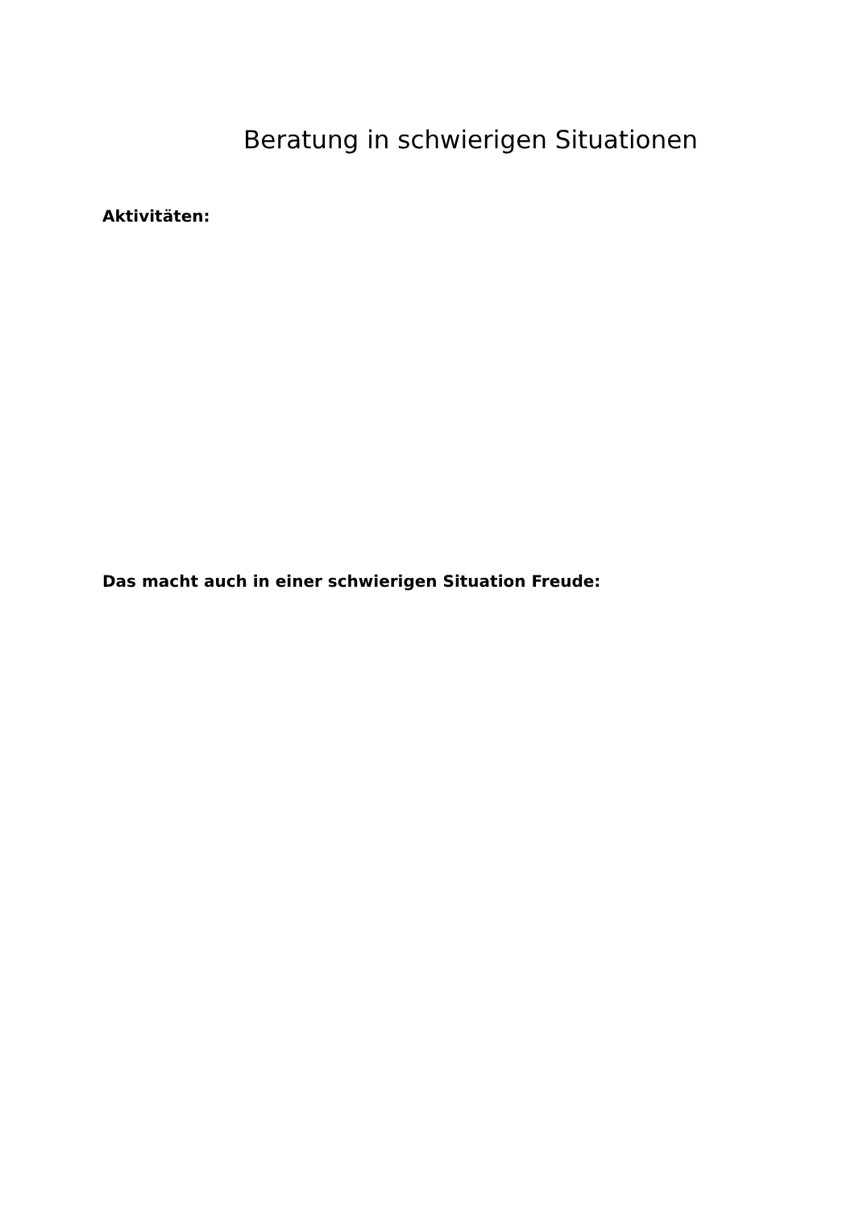Beratung in schwierigen Situationen
Aktivitäten:
Das macht auch in einer schwierigen Situation Freude: